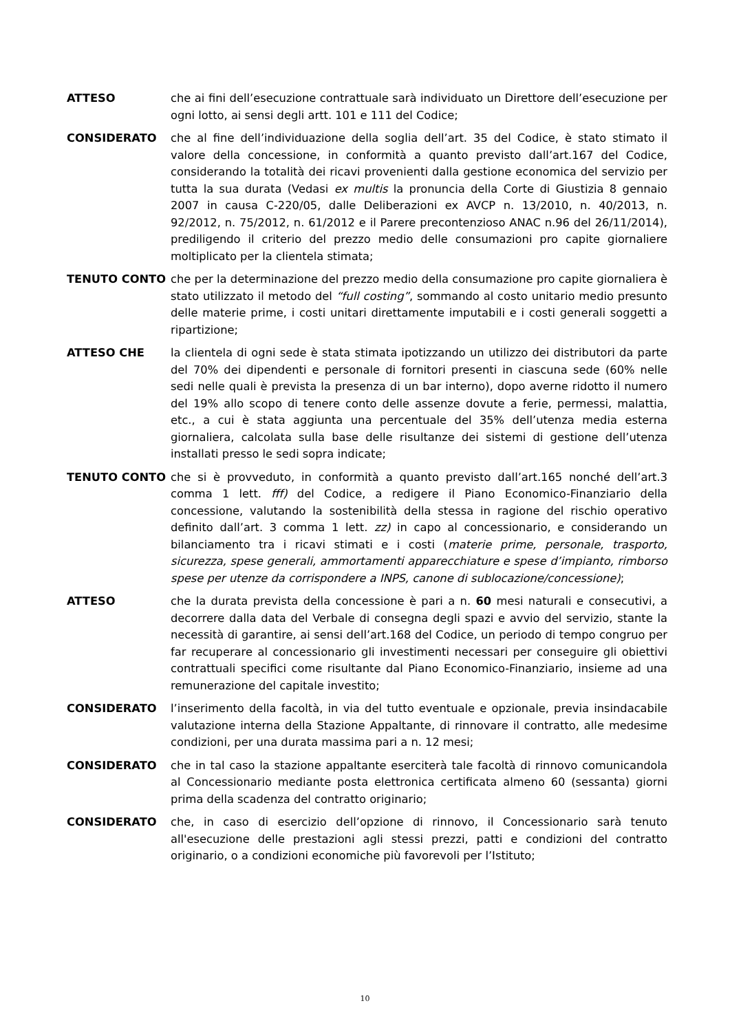ATTESO che ai fini dell’esecuzione contrattuale sarà individuato un Direttore dell’esecuzione per ogni lotto, ai sensi degli artt. 101 e 111 del Codice;
CONSIDERATO che al fine dell’individuazione della soglia dell’art. 35 del Codice, è stato stimato il valore della concessione, in conformità a quanto previsto dall’art.167 del Codice, considerando la totalità dei ricavi provenienti dalla gestione economica del servizio per tutta la sua durata (Vedasi ex multis la pronuncia della Corte di Giustizia 8 gennaio 2007 in causa C-220/05, dalle Deliberazioni ex AVCP n. 13/2010, n. 40/2013, n. 92/2012, n. 75/2012, n. 61/2012 e il Parere precontenzioso ANAC n.96 del 26/11/2014), prediligendo il criterio del prezzo medio delle consumazioni pro capite giornaliere moltiplicato per la clientela stimata;
TENUTO CONTO che per la determinazione del prezzo medio della consumazione pro capite giornaliera è stato utilizzato il metodo del “full costing”, sommando al costo unitario medio presunto delle materie prime, i costi unitari direttamente imputabili e i costi generali soggetti a ripartizione;
ATTESO CHE la clientela di ogni sede è stata stimata ipotizzando un utilizzo dei distributori da parte del 70% dei dipendenti e personale di fornitori presenti in ciascuna sede (60% nelle sedi nelle quali è prevista la presenza di un bar interno), dopo averne ridotto il numero del 19% allo scopo di tenere conto delle assenze dovute a ferie, permessi, malattia, etc., a cui è stata aggiunta una percentuale del 35% dell’utenza media esterna giornaliera, calcolata sulla base delle risultanze dei sistemi di gestione dell’utenza installati presso le sedi sopra indicate;
TENUTO CONTO che si è provveduto, in conformità a quanto previsto dall’art.165 nonché dell’art.3 comma 1 lett. fff) del Codice, a redigere il Piano Economico-Finanziario della concessione, valutando la sostenibilità della stessa in ragione del rischio operativo definito dall’art. 3 comma 1 lett. zz) in capo al concessionario, e considerando un bilanciamento tra i ricavi stimati e i costi (materie prime, personale, trasporto, sicurezza, spese generali, ammortamenti apparecchiature e spese d’impianto, rimborso spese per utenze da corrispondere a INPS, canone di sublocazione/concessione);
ATTESO che la durata prevista della concessione è pari a n. 60 mesi naturali e consecutivi, a decorrere dalla data del Verbale di consegna degli spazi e avvio del servizio, stante la necessità di garantire, ai sensi dell’art.168 del Codice, un periodo di tempo congruo per far recuperare al concessionario gli investimenti necessari per conseguire gli obiettivi contrattuali specifici come risultante dal Piano Economico-Finanziario, insieme ad una remunerazione del capitale investito;
CONSIDERATO l’inserimento della facoltà, in via del tutto eventuale e opzionale, previa insindacabile valutazione interna della Stazione Appaltante, di rinnovare il contratto, alle medesime condizioni, per una durata massima pari a n. 12 mesi;
CONSIDERATO che in tal caso la stazione appaltante eserciterà tale facoltà di rinnovo comunicandola al Concessionario mediante posta elettronica certificata almeno 60 (sessanta) giorni prima della scadenza del contratto originario;
CONSIDERATO che, in caso di esercizio dell’opzione di rinnovo, il Concessionario sarà tenuto all'esecuzione delle prestazioni agli stessi prezzi, patti e condizioni del contratto originario, o a condizioni economiche più favorevoli per l’Istituto;
10